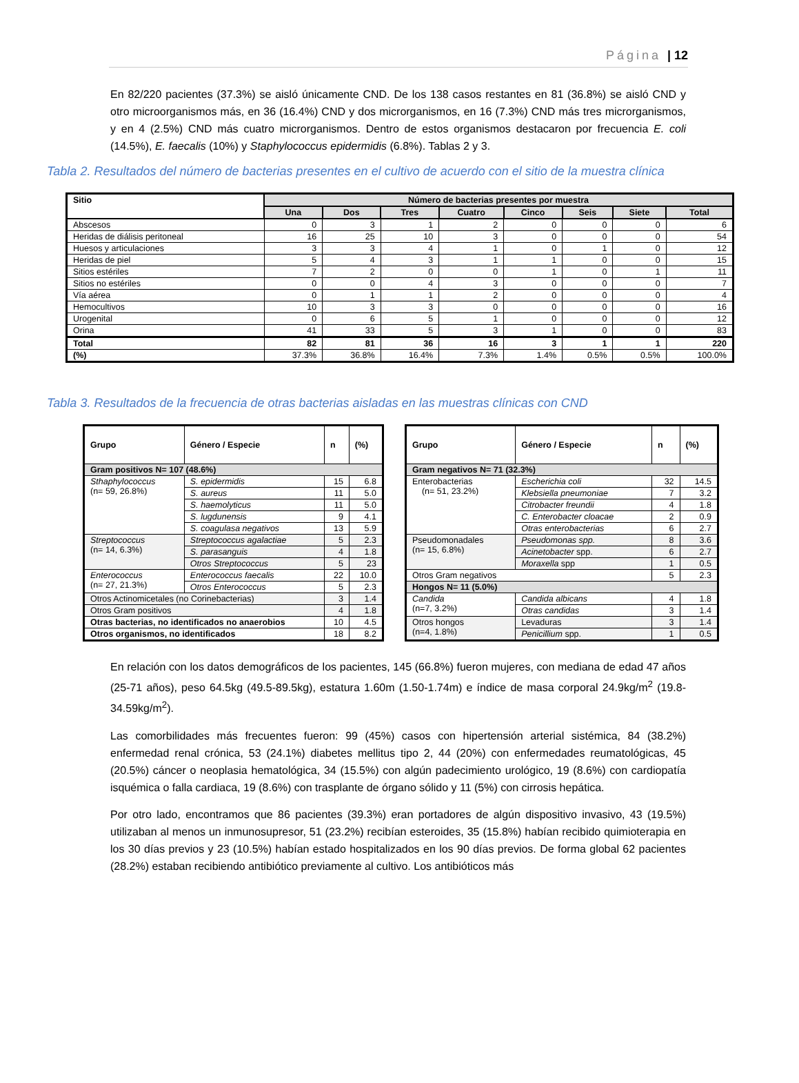Página | 12
En 82/220 pacientes (37.3%) se aisló únicamente CND. De los 138 casos restantes en 81 (36.8%) se aisló CND y otro microorganismos más, en 36 (16.4%) CND y dos microrganismos, en 16 (7.3%) CND más tres microrganismos, y en 4 (2.5%) CND más cuatro microrganismos. Dentro de estos organismos destacaron por frecuencia E. coli (14.5%), E. faecalis (10%) y Staphylococcus epidermidis (6.8%). Tablas 2 y 3.
Tabla 2. Resultados del número de bacterias presentes en el cultivo de acuerdo con el sitio de la muestra clínica
| Sitio | Número de bacterias presentes por muestra | | | | | | | |
| --- | --- | --- | --- | --- | --- | --- | --- | --- |
| | Una | Dos | Tres | Cuatro | Cinco | Seis | Siete | Total |
| Abscesos | 0 | 3 | 1 | 2 | 0 | 0 | 0 | 6 |
| Heridas de diálisis peritoneal | 16 | 25 | 10 | 3 | 0 | 0 | 0 | 54 |
| Huesos y articulaciones | 3 | 3 | 4 | 1 | 0 | 1 | 0 | 12 |
| Heridas de piel | 5 | 4 | 3 | 1 | 1 | 0 | 0 | 15 |
| Sitios estériles | 7 | 2 | 0 | 0 | 1 | 0 | 1 | 11 |
| Sitios no estériles | 0 | 0 | 4 | 3 | 0 | 0 | 0 | 7 |
| Vía aérea | 0 | 1 | 1 | 2 | 0 | 0 | 0 | 4 |
| Hemocultivos | 10 | 3 | 3 | 0 | 0 | 0 | 0 | 16 |
| Urogenital | 0 | 6 | 5 | 1 | 0 | 0 | 0 | 12 |
| Orina | 41 | 33 | 5 | 3 | 1 | 0 | 0 | 83 |
| Total | 82 | 81 | 36 | 16 | 3 | 1 | 1 | 220 |
| (%) | 37.3% | 36.8% | 16.4% | 7.3% | 1.4% | 0.5% | 0.5% | 100.0% |
Tabla 3. Resultados de la frecuencia de otras bacterias aisladas en las muestras clínicas con CND
| Grupo | Género / Especie | n | (%) |
| --- | --- | --- | --- |
| Gram positivos N= 107 (48.6%) | | | |
| Sthaphylococcus (n= 59, 26.8%) | S. epidermidis | 15 | 6.8 |
| | S. aureus | 11 | 5.0 |
| | S. haemolyticus | 11 | 5.0 |
| | S. lugdunensis | 9 | 4.1 |
| | S. coagulasa negativos | 13 | 5.9 |
| Streptococcus (n= 14, 6.3%) | Streptococcus agalactiae | 5 | 2.3 |
| | S. parasanguis | 4 | 1.8 |
| | Otros Streptococcus | 5 | 23 |
| Enterococcus (n= 27, 21.3%) | Enterococcus faecalis | 22 | 10.0 |
| | Otros Enterococcus | 5 | 2.3 |
| Otros Actinomicetales (no Corinebacterias) | | 3 | 1.4 |
| Otros Gram positivos | | 4 | 1.8 |
| Otras bacterias, no identificados no anaerobios | | 10 | 4.5 |
| Otros organismos, no identificados | | 18 | 8.2 |
| Grupo | Género / Especie | n | (%) |
| --- | --- | --- | --- |
| Gram negativos N= 71 (32.3%) | | | |
| Enterobacterias (n= 51, 23.2%) | Escherichia coli | 32 | 14.5 |
| | Klebsiella pneumoniae | 7 | 3.2 |
| | Citrobacter freundii | 4 | 1.8 |
| | C. Enterobacter cloacae | 2 | 0.9 |
| | Otras enterobacterias | 6 | 2.7 |
| Pseudomonadales (n= 15, 6.8%) | Pseudomonas spp. | 8 | 3.6 |
| | Acinetobacter spp. | 6 | 2.7 |
| | Moraxella spp | 1 | 0.5 |
| Otros Gram negativos | | 5 | 2.3 |
| Hongos N= 11 (5.0%) | | | |
| Candida (n=7, 3.2%) | Candida albicans | 4 | 1.8 |
| | Otras candidas | 3 | 1.4 |
| Otros hongos (n=4, 1.8%) | Levaduras | 3 | 1.4 |
| | Penicillium spp. | 1 | 0.5 |
En relación con los datos demográficos de los pacientes, 145 (66.8%) fueron mujeres, con mediana de edad 47 años (25-71 años), peso 64.5kg (49.5-89.5kg), estatura 1.60m (1.50-1.74m) e índice de masa corporal 24.9kg/m<sup>2</sup> (19.8-34.59kg/m<sup>2</sup>).
Las comorbilidades más frecuentes fueron: 99 (45%) casos con hipertensión arterial sistémica, 84 (38.2%) enfermedad renal crónica, 53 (24.1%) diabetes mellitus tipo 2, 44 (20%) con enfermedades reumatológicas, 45 (20.5%) cáncer o neoplasia hematológica, 34 (15.5%) con algún padecimiento urológico, 19 (8.6%) con cardiopatía isquémica o falla cardiaca, 19 (8.6%) con trasplante de órgano sólido y 11 (5%) con cirrosis hepática.
Por otro lado, encontramos que 86 pacientes (39.3%) eran portadores de algún dispositivo invasivo, 43 (19.5%) utilizaban al menos un inmunosupresor, 51 (23.2%) recibían esteroides, 35 (15.8%) habían recibido quimioterapia en los 30 días previos y 23 (10.5%) habían estado hospitalizados en los 90 días previos. De forma global 62 pacientes (28.2%) estaban recibiendo antibiótico previamente al cultivo. Los antibióticos más